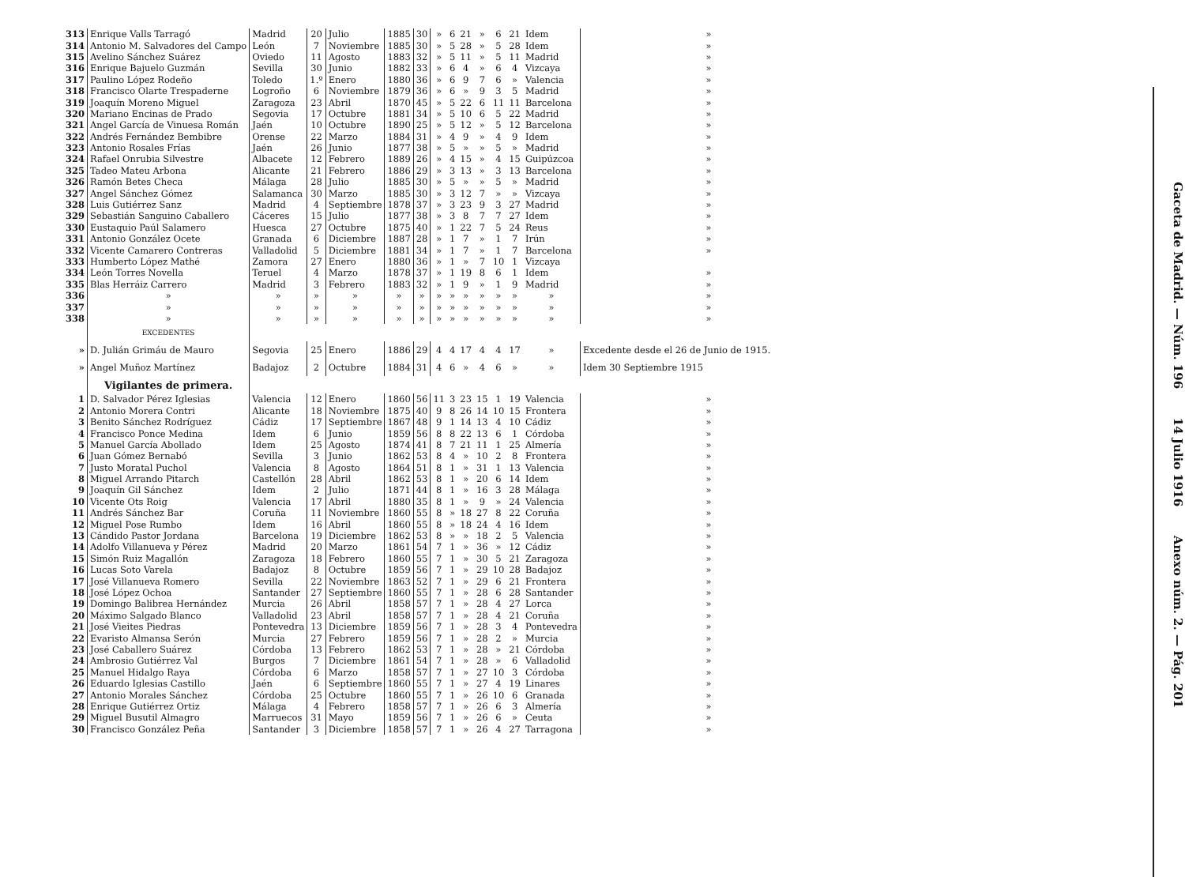| 313 | Enrique Valls Tarragó | Madrid | 20 | Julio | 1885 | 30 | » | 6 | 21 | » | 6 | 21 | Idem | | » |
| 314 | Antonio M. Salvadores del Campo | León | 7 | Noviembre | 1885 | 30 | » | 5 | 28 | » | 5 | 28 | Idem | | » |
| 315 | Avelino Sánchez Suárez | Oviedo | 11 | Agosto | 1883 | 32 | » | 5 | 11 | » | 5 | 11 | Madrid | | » |
| 316 | Enrique Bajuelo Guzmán | Sevilla | 30 | Junio | 1882 | 33 | » | 6 | 4 | » | 6 | 4 | Vizcaya | | » |
| 317 | Paulino López Rodeño | Toledo | 1.º | Enero | 1880 | 36 | » | 6 | 9 | 7 | 6 | » | Valencia | | » |
| 318 | Francisco Olarte Trespaderne | Logroño | 6 | Noviembre | 1879 | 36 | » | 6 | » | 9 | 3 | 5 | Madrid | | » |
| 319 | Joaquín Moreno Miguel | Zaragoza | 23 | Abril | 1870 | 45 | » | 5 | 22 | 6 | 11 | 11 | Barcelona | | » |
| 320 | Mariano Encinas de Prado | Segovia | 17 | Octubre | 1881 | 34 | » | 5 | 10 | 6 | 5 | 22 | Madrid | | » |
| 321 | Angel García de Vinuesa Román | Jaén | 10 | Octubre | 1890 | 25 | » | 5 | 12 | » | 5 | 12 | Barcelona | | » |
| 322 | Andrés Fernández Bembibre | Orense | 22 | Marzo | 1884 | 31 | » | 4 | 9 | » | 4 | 9 | Idem | | » |
| 323 | Antonio Rosales Frías | Jaén | 26 | Junio | 1877 | 38 | » | 5 | » | » | 5 | » | Madrid | | » |
| 324 | Rafael Onrubia Silvestre | Albacete | 12 | Febrero | 1889 | 26 | » | 4 | 15 | » | 4 | 15 | Guipúzcoa | | » |
| 325 | Tadeo Mateu Arbona | Alicante | 21 | Febrero | 1886 | 29 | » | 3 | 13 | » | 3 | 13 | Barcelona | | » |
| 326 | Ramón Betes Checa | Málaga | 28 | Julio | 1885 | 30 | » | 5 | » | » | 5 | » | Madrid | | » |
| 327 | Angel Sánchez Gómez | Salamanca | 30 | Marzo | 1885 | 30 | » | 3 | 12 | 7 | » | » | Vizcaya | | » |
| 328 | Luis Gutiérrez Sanz | Madrid | 4 | Septiembre | 1878 | 37 | » | 3 | 23 | 9 | 3 | 27 | Madrid | | » |
| 329 | Sebastián Sanguino Caballero | Cáceres | 15 | Julio | 1877 | 38 | » | 3 | 8 | 7 | 7 | 27 | Idem | | » |
| 330 | Eustaquio Paúl Salamero | Huesca | 27 | Octubre | 1875 | 40 | » | 1 | 22 | 7 | 5 | 24 | Reus | | » |
| 331 | Antonio González Ocete | Granada | 6 | Diciembre | 1887 | 28 | » | 1 | 7 | » | 1 | 7 | Irún | | » |
| 332 | Vicente Camarero Contreras | Valladolid | 5 | Diciembre | 1881 | 34 | » | 1 | 7 | » | 1 | 7 | Barcelona | | » |
| 333 | Humberto López Mathé | Zamora | 27 | Enero | 1880 | 36 | » | 1 | » | 7 | 10 | 1 | Vizcaya | | |
| 334 | León Torres Novella | Teruel | 4 | Marzo | 1878 | 37 | » | 1 | 19 | 8 | 6 | 1 | Idem | | » |
| 335 | Blas Herráiz Carrero | Madrid | 3 | Febrero | 1883 | 32 | » | 1 | 9 | » | 1 | 9 | Madrid | | » |
| 336 | » | » | » | » | » | » | » | » | » | » | » | » | » | | » |
| 337 | » | » | » | » | » | » | » | » | » | » | » | » | » | | » |
| 338 | » | » | » | » | » | » | » | » | » | » | » | » | » | | » |
| | EXCEDENTES | | | | | | | | | | | | | | |
| » | D. Julián Grimáu de Mauro | Segovia | 25 | Enero | 1886 | 29 | 4 | 4 | 17 | 4 | 4 | 17 | » | Excedente desde el 26 de Junio de 1915. | |
| » | Angel Muñoz Martínez | Badajoz | 2 | Octubre | 1884 | 31 | 4 | 6 | » | 4 | 6 | » | » | Idem 30 Septiembre 1915 | |
| | Vigilantes de primera. | | | | | | | | | | | | | | |
| 1 | D. Salvador Pérez Iglesias | Valencia | 12 | Enero | 1860 | 56 | 11 | 3 | 23 | 15 | 1 | 19 | Valencia | | » |
| 2 | Antonio Morera Contri | Alicante | 18 | Noviembre | 1875 | 40 | 9 | 8 | 26 | 14 | 10 | 15 | Frontera | | » |
| 3 | Benito Sánchez Rodríguez | Cádiz | 17 | Septiembre | 1867 | 48 | 9 | 1 | 14 | 13 | 4 | 10 | Cádiz | | » |
| 4 | Francisco Ponce Medina | Idem | 6 | Junio | 1859 | 56 | 8 | 8 | 22 | 13 | 6 | 1 | Córdoba | | » |
| 5 | Manuel García Abollado | Idem | 25 | Agosto | 1874 | 41 | 8 | 7 | 21 | 11 | 1 | 25 | Almería | | » |
| 6 | Juan Gómez Bernabó | Sevilla | 3 | Junio | 1862 | 53 | 8 | 4 | » | 10 | 2 | 8 | Frontera | | » |
| 7 | Justo Moratal Puchol | Valencia | 8 | Agosto | 1864 | 51 | 8 | 1 | » | 31 | 1 | 13 | Valencia | | » |
| 8 | Miguel Arrando Pitarch | Castellón | 28 | Abril | 1862 | 53 | 8 | 1 | » | 20 | 6 | 14 | Idem | | » |
| 9 | Joaquín Gil Sánchez | Idem | 2 | Julio | 1871 | 44 | 8 | 1 | » | 16 | 3 | 28 | Málaga | | » |
| 10 | Vicente Ots Roig | Valencia | 17 | Abril | 1880 | 35 | 8 | 1 | » | 9 | » | 24 | Valencia | | » |
| 11 | Andrés Sánchez Bar | Coruña | 11 | Noviembre | 1860 | 55 | 8 | » | 18 | 27 | 8 | 22 | Coruña | | » |
| 12 | Miguel Pose Rumbo | Idem | 16 | Abril | 1860 | 55 | 8 | » | 18 | 24 | 4 | 16 | Idem | | » |
| 13 | Cándido Pastor Jordana | Barcelona | 19 | Diciembre | 1862 | 53 | 8 | » | » | 18 | 2 | 5 | Valencia | | » |
| 14 | Adolfo Villanueva y Pérez | Madrid | 20 | Marzo | 1861 | 54 | 7 | 1 | » | 36 | » | 12 | Cádiz | | » |
| 15 | Simón Ruiz Magallón | Zaragoza | 18 | Febrero | 1860 | 55 | 7 | 1 | » | 30 | 5 | 21 | Zaragoza | | » |
| 16 | Lucas Soto Varela | Badajoz | 8 | Octubre | 1859 | 56 | 7 | 1 | » | 29 | 10 | 28 | Badajoz | | » |
| 17 | José Villanueva Romero | Sevilla | 22 | Noviembre | 1863 | 52 | 7 | 1 | » | 29 | 6 | 21 | Frontera | | » |
| 18 | José López Ochoa | Santander | 27 | Septiembre | 1860 | 55 | 7 | 1 | » | 28 | 6 | 28 | Santander | | » |
| 19 | Domingo Balibrea Hernández | Murcia | 26 | Abril | 1858 | 57 | 7 | 1 | » | 28 | 4 | 27 | Lorca | | » |
| 20 | Máximo Salgado Blanco | Valladolid | 23 | Abril | 1858 | 57 | 7 | 1 | » | 28 | 4 | 21 | Coruña | | » |
| 21 | José Vieites Piedras | Pontevedra | 13 | Diciembre | 1859 | 56 | 7 | 1 | » | 28 | 3 | 4 | Pontevedra | | » |
| 22 | Evaristo Almansa Serón | Murcia | 27 | Febrero | 1859 | 56 | 7 | 1 | » | 28 | 2 | » | Murcia | | » |
| 23 | José Caballero Suárez | Córdoba | 13 | Febrero | 1862 | 53 | 7 | 1 | » | 28 | » | 21 | Córdoba | | » |
| 24 | Ambrosio Gutiérrez Val | Burgos | 7 | Diciembre | 1861 | 54 | 7 | 1 | » | 28 | » | 6 | Valladolid | | » |
| 25 | Manuel Hidalgo Raya | Córdoba | 6 | Marzo | 1858 | 57 | 7 | 1 | » | 27 | 10 | 3 | Córdoba | | » |
| 26 | Eduardo Iglesias Castillo | Jaén | 6 | Septiembre | 1860 | 55 | 7 | 1 | » | 27 | 4 | 19 | Linares | | » |
| 27 | Antonio Morales Sánchez | Córdoba | 25 | Octubre | 1860 | 55 | 7 | 1 | » | 26 | 10 | 6 | Granada | | » |
| 28 | Enrique Gutiérrez Ortiz | Málaga | 4 | Febrero | 1858 | 57 | 7 | 1 | » | 26 | 6 | 3 | Almería | | » |
| 29 | Miguel Busutil Almagro | Marruecos | 31 | Mayo | 1859 | 56 | 7 | 1 | » | 26 | 6 | » | Ceuta | | » |
| 30 | Francisco González Peña | Santander | 3 | Diciembre | 1858 | 57 | 7 | 1 | » | 26 | 4 | 27 | Tarragona | | » |
Gaceta de Madrid. — Núm. 196 14 Julio 1916 Anexo núm. 2. — Pág. 201